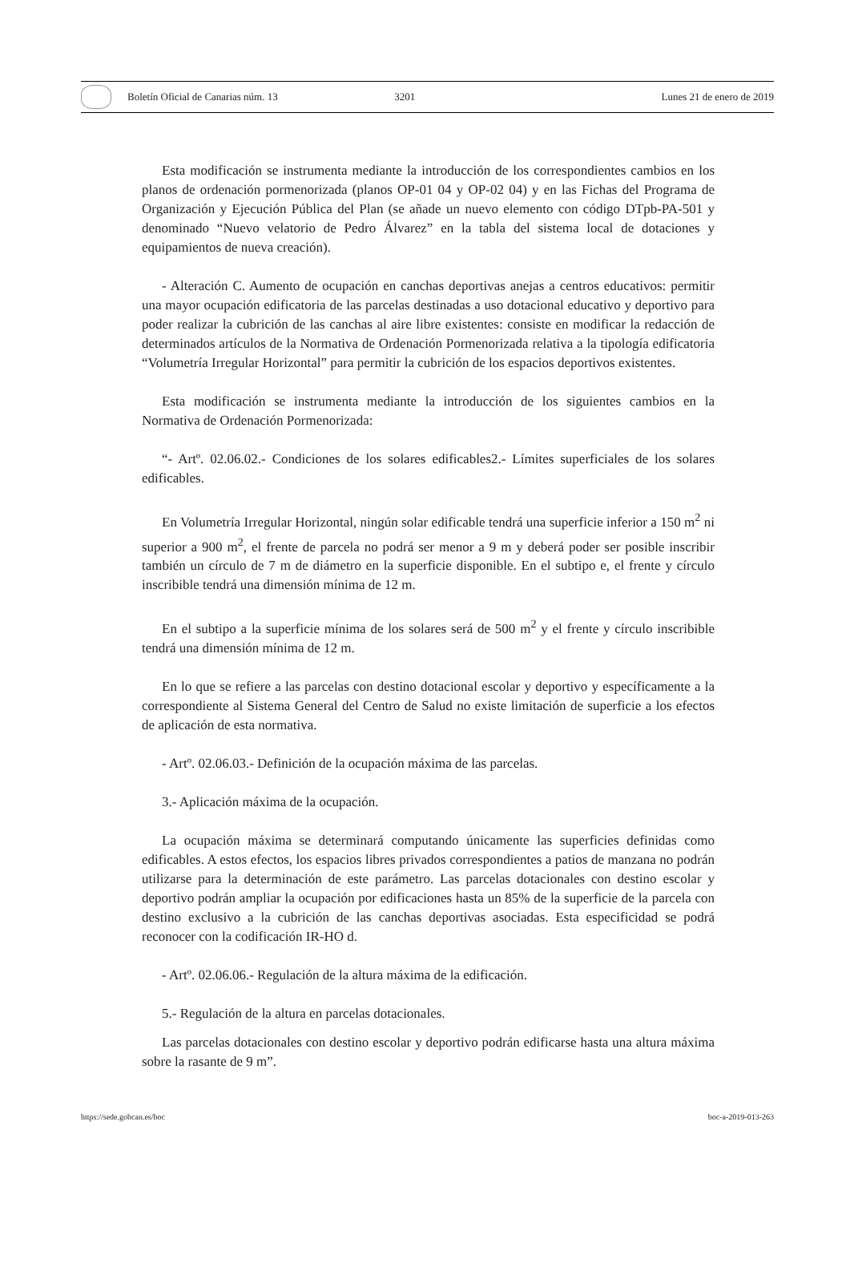Boletín Oficial de Canarias núm. 13 3201 Lunes 21 de enero de 2019
Esta modificación se instrumenta mediante la introducción de los correspondientes cambios en los planos de ordenación pormenorizada (planos OP-01 04 y OP-02 04) y en las Fichas del Programa de Organización y Ejecución Pública del Plan (se añade un nuevo elemento con código DTpb-PA-501 y denominado “Nuevo velatorio de Pedro Álvarez” en la tabla del sistema local de dotaciones y equipamientos de nueva creación).
- Alteración C. Aumento de ocupación en canchas deportivas anejas a centros educativos: permitir una mayor ocupación edificatoria de las parcelas destinadas a uso dotacional educativo y deportivo para poder realizar la cubrición de las canchas al aire libre existentes: consiste en modificar la redacción de determinados artículos de la Normativa de Ordenación Pormenorizada relativa a la tipología edificatoria “Volumetría Irregular Horizontal” para permitir la cubrición de los espacios deportivos existentes.
Esta modificación se instrumenta mediante la introducción de los siguientes cambios en la Normativa de Ordenación Pormenorizada:
“- Artº. 02.06.02.- Condiciones de los solares edificables2.- Límites superficiales de los solares edificables.
En Volumetría Irregular Horizontal, ningún solar edificable tendrá una superficie inferior a 150 m<sup>2</sup> ni superior a 900 m<sup>2</sup>, el frente de parcela no podrá ser menor a 9 m y deberá poder ser posible inscribir también un círculo de 7 m de diámetro en la superficie disponible. En el subtipo e, el frente y círculo inscribible tendrá una dimensión mínima de 12 m.
En el subtipo a la superficie mínima de los solares será de 500 m<sup>2</sup> y el frente y círculo inscribible tendrá una dimensión mínima de 12 m.
En lo que se refiere a las parcelas con destino dotacional escolar y deportivo y específicamente a la correspondiente al Sistema General del Centro de Salud no existe limitación de superficie a los efectos de aplicación de esta normativa.
- Artº. 02.06.03.- Definición de la ocupación máxima de las parcelas.
3.- Aplicación máxima de la ocupación.
La ocupación máxima se determinará computando únicamente las superficies definidas como edificables. A estos efectos, los espacios libres privados correspondientes a patios de manzana no podrán utilizarse para la determinación de este parámetro. Las parcelas dotacionales con destino escolar y deportivo podrán ampliar la ocupación por edificaciones hasta un 85% de la superficie de la parcela con destino exclusivo a la cubrición de las canchas deportivas asociadas. Esta especificidad se podrá reconocer con la codificación IR-HO d.
- Artº. 02.06.06.- Regulación de la altura máxima de la edificación.
5.- Regulación de la altura en parcelas dotacionales.
Las parcelas dotacionales con destino escolar y deportivo podrán edificarse hasta una altura máxima sobre la rasante de 9 m”.
https://sede.gobcan.es/boc boc-a-2019-013-263